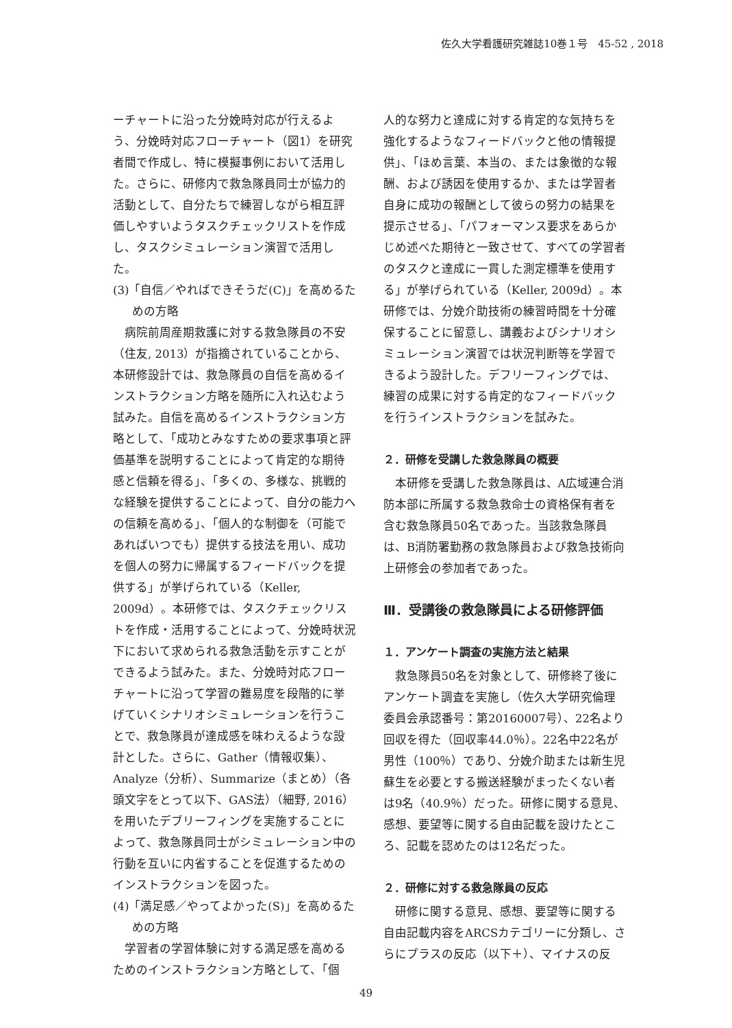佐久大学看護研究雑誌10巻１号　45-52 , 2018
ーチャートに沿った分娩時対応が行えるよう、分娩時対応フローチャート（図1）を研究者間で作成し、特に模擬事例において活用した。さらに、研修内で救急隊員同士が協力的活動として、自分たちで練習しながら相互評価しやすいようタスクチェックリストを作成し、タスクシミュレーション演習で活用した。
(3)「自信／やればできそうだ(C)」を高めるための方略
病院前周産期救護に対する救急隊員の不安（住友, 2013）が指摘されていることから、本研修設計では、救急隊員の自信を高めるインストラクション方略を随所に入れ込むよう試みた。自信を高めるインストラクション方略として、「成功とみなすための要求事項と評価基準を説明することによって肯定的な期待感と信頼を得る」、「多くの、多様な、挑戦的な経験を提供することによって、自分の能力への信頼を高める」、「個人的な制御を（可能であればいつでも）提供する技法を用い、成功を個人の努力に帰属するフィードバックを提供する」が挙げられている（Keller, 2009d）。本研修では、タスクチェックリストを作成・活用することによって、分娩時状況下において求められる救急活動を示すことができるよう試みた。また、分娩時対応フローチャートに沿って学習の難易度を段階的に挙げていくシナリオシミュレーションを行うことで、救急隊員が達成感を味わえるような設計とした。さらに、Gather（情報収集）、Analyze（分析）、Summarize（まとめ）（各頭文字をとって以下、GAS法）（細野, 2016）を用いたデブリーフィングを実施することによって、救急隊員同士がシミュレーション中の行動を互いに内省することを促進するためのインストラクションを図った。
(4)「満足感／やってよかった(S)」を高めるための方略
学習者の学習体験に対する満足感を高めるためのインストラクション方略として、「個
人的な努力と達成に対する肯定的な気持ちを強化するようなフィードバックと他の情報提供」、「ほめ言葉、本当の、または象徴的な報酬、および誘因を使用するか、または学習者自身に成功の報酬として彼らの努力の結果を提示させる」、「パフォーマンス要求をあらかじめ述べた期待と一致させて、すべての学習者のタスクと達成に一貫した測定標準を使用する」が挙げられている（Keller, 2009d）。本研修では、分娩介助技術の練習時間を十分確保することに留意し、講義およびシナリオシミュレーション演習では状況判断等を学習できるよう設計した。デフリーフィングでは、練習の成果に対する肯定的なフィードバックを行うインストラクションを試みた。
２．研修を受講した救急隊員の概要
本研修を受講した救急隊員は、A広域連合消防本部に所属する救急救命士の資格保有者を含む救急隊員50名であった。当該救急隊員は、B消防署勤務の救急隊員および救急技術向上研修会の参加者であった。
Ⅲ．受講後の救急隊員による研修評価
１．アンケート調査の実施方法と結果
救急隊員50名を対象として、研修終了後にアンケート調査を実施し（佐久大学研究倫理委員会承認番号：第20160007号）、22名より回収を得た（回収率44.0％）。22名中22名が男性（100％）であり、分娩介助または新生児蘇生を必要とする搬送経験がまったくない者は9名（40.9％）だった。研修に関する意見、感想、要望等に関する自由記載を設けたところ、記載を認めたのは12名だった。
２．研修に対する救急隊員の反応
研修に関する意見、感想、要望等に関する自由記載内容をARCSカテゴリーに分類し、さらにプラスの反応（以下＋）、マイナスの反
49